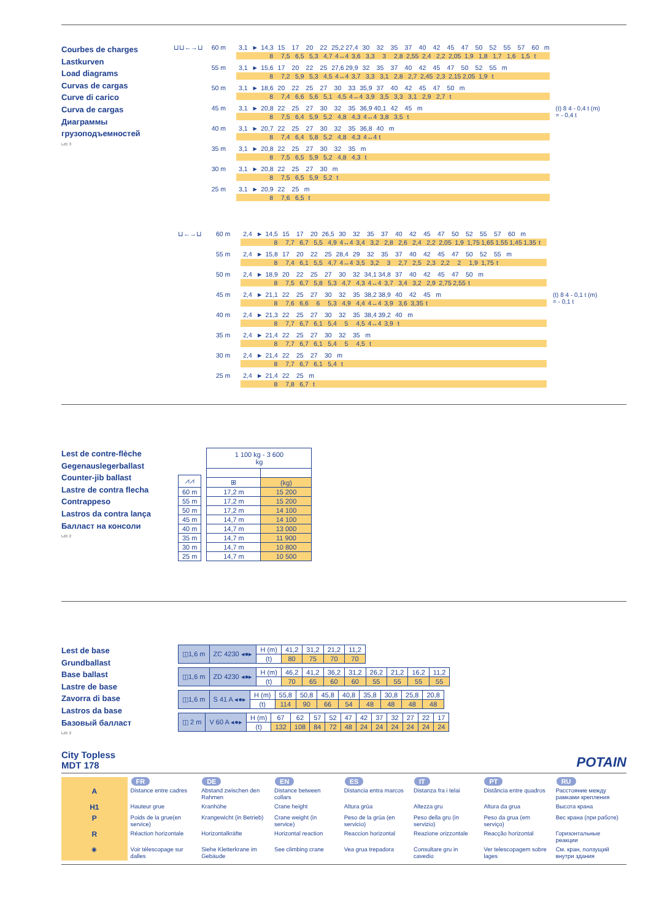Courbes de charges
Lastkurven
Load diagrams
Curvas de cargas
Curve di carico
Curva de cargas
Диаграммы грузоподъемностей
LZE 3
⊔⊔←→⊔ 60 m
3,1 ► 14,3 15 17 20 22 25,2 27,4 30 32 35 37 40 42 45 47 50 52 55 57 60 m
8 7,5 6,5 5,3 4,7 4↔4 3,6 3,3 3 2,8 2,55 2,4 2,2 2,05 1,9 1,8 1,7 1,6 1,5 t
55 m
3,1 ► 15,6 17 20 22 25 27,6 29,9 32 35 37 40 42 45 47 50 52 55 m
8 7,2 5,9 5,3 4,5 4↔4 3,7 3,3 3,1 2,8 2,7 2,45 2,3 2,15 2,05 1,9 t
50 m
3,1 ► 18,6 20 22 25 27 30 33 35,9 37 40 42 45 47 50 m
8 7,4 6,6 5,6 5,1 4,5 4↔4 3,9 3,5 3,3 3,1 2,9 2,7 t
45 m
3,1 ► 20,8 22 25 27 30 32 35 36,9 40,1 42 45 m
8 7,5 6,4 5,9 5,2 4,8 4,3 4↔4 3,8 3,5 t
40 m
3,1 ► 20,7 22 25 27 30 32 35 36,8 40 m
8 7,4 6,4 5,8 5,2 4,8 4,3 4↔4 t
35 m
3,1 ► 20,8 22 25 27 30 32 35 m
8 7,5 6,5 5,9 5,2 4,8 4,3 t
30 m
3,1 ► 20,8 22 25 27 30 m
8 7,5 6,5 5,9 5,2 t
25 m
3,1 ► 20,9 22 25 m
8 7,6 6,5 t
(t) 8 4 - 0,4 t (m)
= - 0,4 t
⊔←→⊔ 60 m
2,4 ► 14,5 15 17 20 26,5 30 32 35 37 40 42 45 47 50 52 55 57 60 m
8 7,7 6,7 5,5 4,9 4↔4 3,4 3,2 2,8 2,6 2,4 2,2 2,05 1,9 1,75 1,65 1,55 1,45 1,35 t
55 m
2,4 ► 15,8 17 20 22 25 28,4 29 32 35 37 40 42 45 47 50 52 55 m
8 7,4 6,1 5,5 4,7 4↔4 3,5 3,2 3 2,7 2,5 2,3 2,2 2 1,9 1,75 t
50 m
2,4 ► 18,9 20 22 25 27 30 32 34,1 34,8 37 40 42 45 47 50 m
8 7,5 6,7 5,8 5,3 4,7 4,3 4↔4 3,7 3,4 3,2 2,9 2,75 2,55 t
45 m
2,4 ► 21,1 22 25 27 30 32 35 38,2 38,9 40 42 45 m
8 7,6 6,6 6 5,3 4,9 4,4 4↔4 3,9 3,6 3,35 t
40 m
2,4 ► 21,3 22 25 27 30 32 35 38,4 39,2 40 m
8 7,7 6,7 6,1 5,4 5 4,5 4↔4 3,9 t
35 m
2,4 ► 21,4 22 25 27 30 32 35 m
8 7,7 6,7 6,1 5,4 5 4,5 t
30 m
2,4 ► 21,4 22 25 27 30 m
8 7,7 6,7 6,1 5,4 t
25 m
2,4 ► 21,4 22 25 m
8 7,8 6,7 t
(t) 8 4 - 0,1 t (m)
= - 0,1 t
Lest de contre-flèche
Gegenausleger­ballast
Counter-jib ballast
Lastre de contra flecha
Contrappeso
Lastros da contra lança
Балласт на консоли
LZE 2
| ⩘⩘ |
| --- |
| 60 m |
| 55 m |
| 50 m |
| 45 m |
| 40 m |
| 35 m |
| 30 m |
| 25 m |
| 1 100 kg - 3 600 kg | |
| --- | --- |
| ⊞ | (kg) |
| 17,2 m | 15 200 |
| 17,2 m | 15 200 |
| 17,2 m | 14 100 |
| 14,7 m | 14 100 |
| 14,7 m | 13 000 |
| 14,7 m | 11 900 |
| 14,7 m | 10 800 |
| 14,7 m | 10 500 |
Lest de base
Grundballast
Base ballast
Lastre de base
Zavorra di base
Lastros da base
Базовый балласт
LZE 2
| ◫1,6 m | ZC 4230 ◂●▸ | H (m) | 41,2 | 31,2 | 21,2 | 11,2 |
| | | (t) | 80 | 75 | 70 | 70 |
| ◫1,6 m | ZD 4230 ◂●▸ | H (m) | 46,2 | 41,2 | 36,2 | 31,2 | 26,2 | 21,2 | 16,2 | 11,2 |
| | | (t) | 70 | 65 | 60 | 60 | 55 | 55 | 55 | 55 |
| ◫1,6 m | S 41 A ◂●▸ | H (m) | 55,8 | 50,8 | 45,8 | 40,8 | 35,8 | 30,8 | 25,8 | 20,8 |
| | | (t) | 114 | 90 | 66 | 54 | 48 | 48 | 48 | 48 |
| ◫ 2 m | V 60 A ◂●▸ | H (m) | 67 | 62 | 57 | 52 | 47 | 42 | 37 | 32 | 27 | 22 | 17 |
| | | (t) | 132 | 108 | 84 | 72 | 48 | 24 | 24 | 24 | 24 | 24 | 24 |
City Topless
MDT 178
POTAIN
| | FR | DE | EN | ES | IT | PT | RU |
| --- | --- | --- | --- | --- | --- | --- | --- |
| A | Distance entre cadres | Abstand zwischen den Rahmen | Distance between collars | Distancia entra marcos | Distanza fra i telai | Distância entre quadros | Расстояние между рамками крепления |
| H1 | Hauteur grue | Kranhöhe | Crane height | Altura grúa | Altezza gru | Altura da grua | Высота крана |
| P | Poids de la grue(en service) | Krangewicht (in Betrieb) | Crane weight (in service) | Peso de la grúa (en servicio) | Peso della gru (in servizio) | Peso da grua (em serviço) | Вес крана (при работе) |
| R | Réaction horizontale | Horizontalkräfte | Horizontal reaction | Reaccion horizontal | Reazione orizzontale | Reacção horizontal | Горизонтальные реакции |
| ◉ | Voir télescopage sur dalles | Siehe Kletterkrane im Gebäude | See climbing crane | Vea grua trepadora | Consultare gru in cavedio | Ver telescopagem sobre lages | См. кран, ползущий внутри здания |